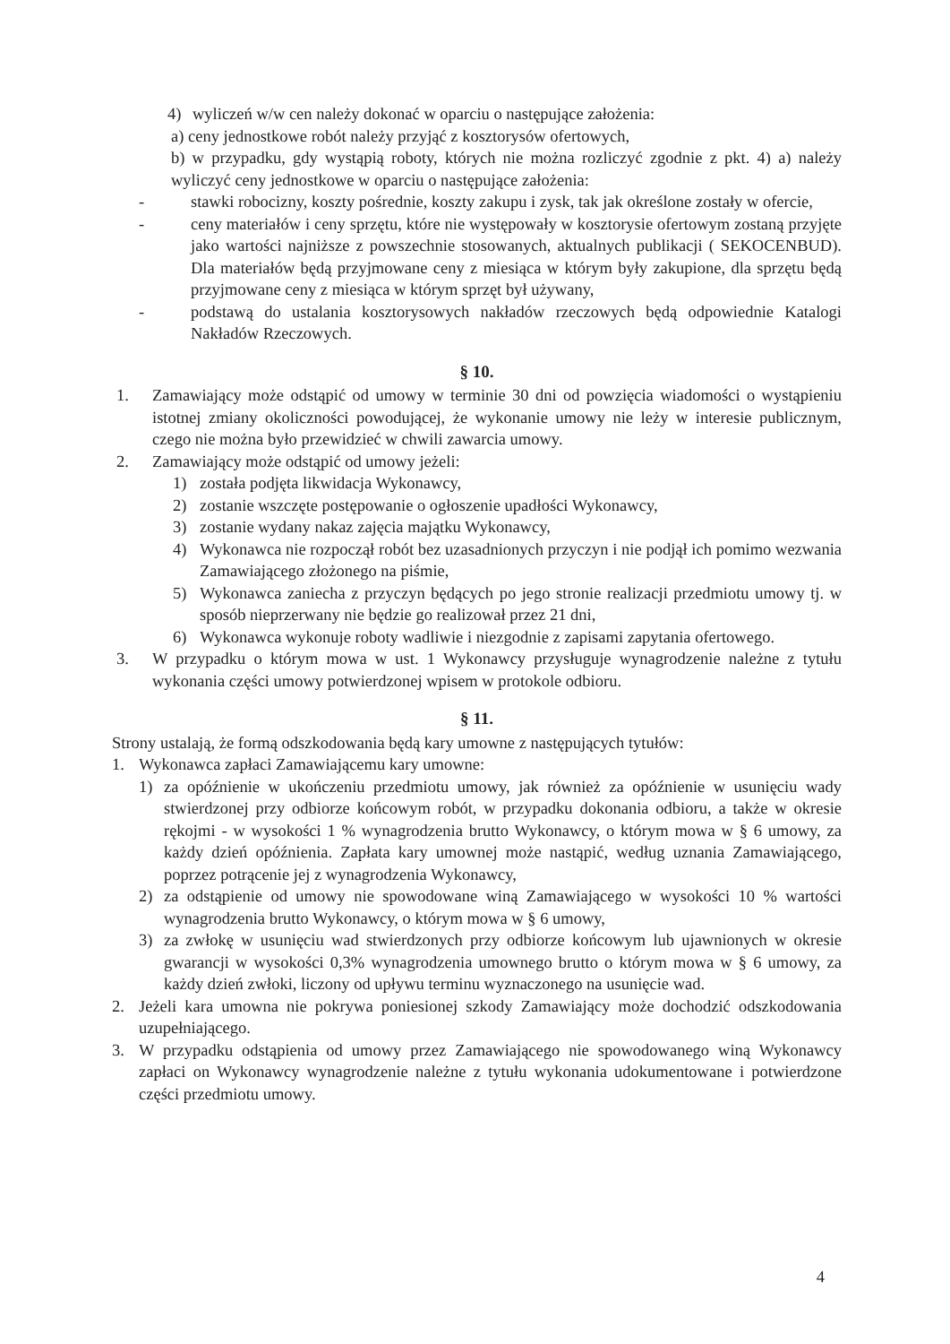4) wyliczeń w/w cen należy dokonać w oparciu o następujące założenia:
a) ceny jednostkowe robót należy przyjąć z kosztorysów ofertowych,
b) w przypadku, gdy wystąpią roboty, których nie można rozliczyć zgodnie z pkt. 4) a) należy wyliczyć ceny jednostkowe w oparciu o następujące założenia:
- stawki robocizny, koszty pośrednie, koszty zakupu i zysk, tak jak określone zostały w ofercie,
- ceny materiałów i ceny sprzętu, które nie występowały w kosztorysie ofertowym zostaną przyjęte jako wartości najniższe z powszechnie stosowanych, aktualnych publikacji ( SEKOCENBUD). Dla materiałów będą przyjmowane ceny z miesiąca w którym były zakupione, dla sprzętu będą przyjmowane ceny z miesiąca w którym sprzęt był używany,
- podstawą do ustalania kosztorysowych nakładów rzeczowych będą odpowiednie Katalogi Nakładów Rzeczowych.
§ 10.
1. Zamawiający może odstąpić od umowy w terminie 30 dni od powzięcia wiadomości o wystąpieniu istotnej zmiany okoliczności powodującej, że wykonanie umowy nie leży w interesie publicznym, czego nie można było przewidzieć w chwili zawarcia umowy.
2. Zamawiający może odstąpić od umowy jeżeli:
1) została podjęta likwidacja Wykonawcy,
2) zostanie wszczęte postępowanie o ogłoszenie upadłości Wykonawcy,
3) zostanie wydany nakaz zajęcia majątku Wykonawcy,
4) Wykonawca nie rozpoczął robót bez uzasadnionych przyczyn i nie podjął ich pomimo wezwania Zamawiającego złożonego na piśmie,
5) Wykonawca zaniecha z przyczyn będących po jego stronie realizacji przedmiotu umowy tj. w sposób nieprzerwany nie będzie go realizował przez 21 dni,
6) Wykonawca wykonuje roboty wadliwie i niezgodnie z zapisami zapytania ofertowego.
3. W przypadku o którym mowa w ust. 1 Wykonawcy przysługuje wynagrodzenie należne z tytułu wykonania części umowy potwierdzonej wpisem w protokole odbioru.
§ 11.
Strony ustalają, że formą odszkodowania będą kary umowne z następujących tytułów:
1. Wykonawca zapłaci Zamawiającemu kary umowne:
1) za opóźnienie w ukończeniu przedmiotu umowy, jak również za opóźnienie w usunięciu wady stwierdzonej przy odbiorze końcowym robót, w przypadku dokonania odbioru, a także w okresie rękojmi - w wysokości 1 % wynagrodzenia brutto Wykonawcy, o którym mowa w § 6 umowy, za każdy dzień opóźnienia. Zapłata kary umownej może nastąpić, według uznania Zamawiającego, poprzez potrącenie jej z wynagrodzenia Wykonawcy,
2) za odstąpienie od umowy nie spowodowane winą Zamawiającego w wysokości 10 % wartości wynagrodzenia brutto Wykonawcy, o którym mowa w § 6 umowy,
3) za zwłokę w usunięciu wad stwierdzonych przy odbiorze końcowym lub ujawnionych w okresie gwarancji w wysokości 0,3% wynagrodzenia umownego brutto o którym mowa w § 6 umowy, za każdy dzień zwłoki, liczony od upływu terminu wyznaczonego na usunięcie wad.
2. Jeżeli kara umowna nie pokrywa poniesionej szkody Zamawiający może dochodzić odszkodowania uzupełniającego.
3. W przypadku odstąpienia od umowy przez Zamawiającego nie spowodowanego winą Wykonawcy zapłaci on Wykonawcy wynagrodzenie należne z tytułu wykonania udokumentowane i potwierdzone części przedmiotu umowy.
4